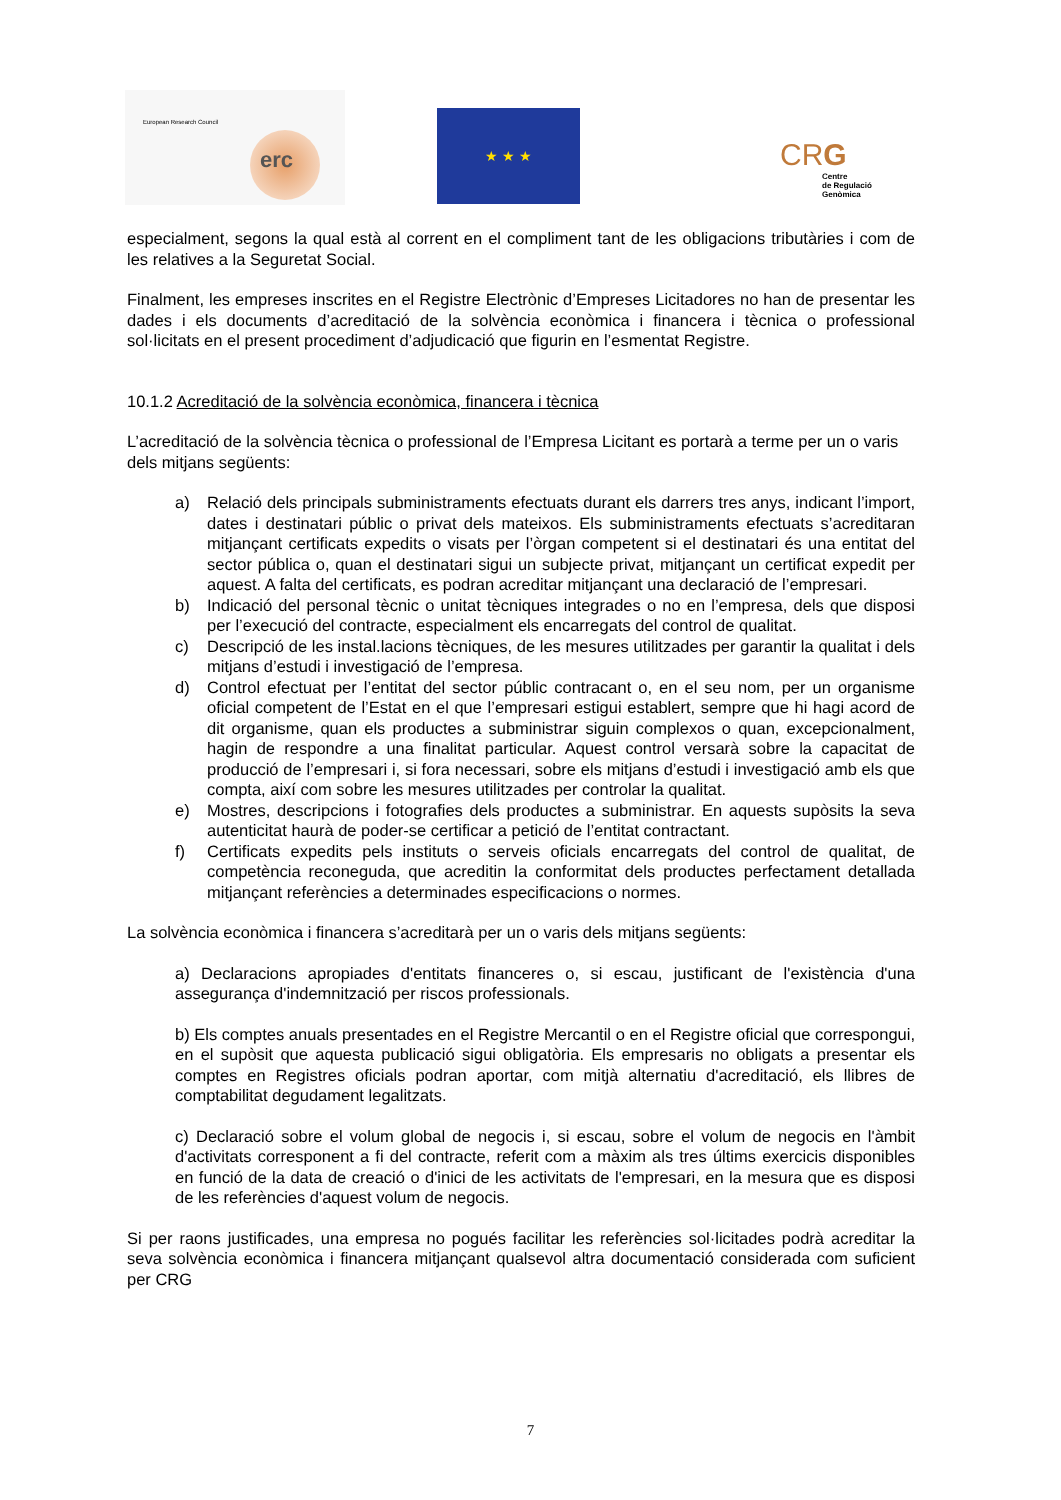European Research Council
erc
★ ★ ★
CRG
Centre
de Regulació
Genòmica
especialment, segons la qual està al corrent en el compliment tant de les obligacions tributàries i com de les relatives a la Seguretat Social.
Finalment, les empreses inscrites en el Registre Electrònic d’Empreses Licitadores no han de presentar les dades i els documents d’acreditació de la solvència econòmica i financera i tècnica o professional sol·licitats en el present procediment d’adjudicació que figurin en l’esmentat Registre.
10.1.2 Acreditació de la solvència econòmica, financera i tècnica
L’acreditació de la solvència tècnica o professional de l’Empresa Licitant es portarà a terme per un o varis dels mitjans següents:
a) Relació dels principals subministraments efectuats durant els darrers tres anys, indicant l’import, dates i destinatari públic o privat dels mateixos. Els subministraments efectuats s’acreditaran mitjançant certificats expedits o visats per l’òrgan competent si el destinatari és una entitat del sector pública o, quan el destinatari sigui un subjecte privat, mitjançant un certificat expedit per aquest. A falta del certificats, es podran acreditar mitjançant una declaració de l’empresari.
b) Indicació del personal tècnic o unitat tècniques integrades o no en l’empresa, dels que disposi per l’execució del contracte, especialment els encarregats del control de qualitat.
c) Descripció de les instal.lacions tècniques, de les mesures utilitzades per garantir la qualitat i dels mitjans d’estudi i investigació de l’empresa.
d) Control efectuat per l’entitat del sector públic contracant o, en el seu nom, per un organisme oficial competent de l’Estat en el que l’empresari estigui establert, sempre que hi hagi acord de dit organisme, quan els productes a subministrar siguin complexos o quan, excepcionalment, hagin de respondre a una finalitat particular. Aquest control versarà sobre la capacitat de producció de l’empresari i, si fora necessari, sobre els mitjans d’estudi i investigació amb els que compta, així com sobre les mesures utilitzades per controlar la qualitat.
e) Mostres, descripcions i fotografies dels productes a subministrar. En aquests supòsits la seva autenticitat haurà de poder-se certificar a petició de l’entitat contractant.
f) Certificats expedits pels instituts o serveis oficials encarregats del control de qualitat, de competència reconeguda, que acreditin la conformitat dels productes perfectament detallada mitjançant referències a determinades especificacions o normes.
La solvència econòmica i financera s’acreditarà per un o varis dels mitjans següents:
a) Declaracions apropiades d'entitats financeres o, si escau, justificant de l'existència d'una assegurança d'indemnització per riscos professionals.
b) Els comptes anuals presentades en el Registre Mercantil o en el Registre oficial que correspongui, en el supòsit que aquesta publicació sigui obligatòria. Els empresaris no obligats a presentar els comptes en Registres oficials podran aportar, com mitjà alternatiu d'acreditació, els llibres de comptabilitat degudament legalitzats.
c) Declaració sobre el volum global de negocis i, si escau, sobre el volum de negocis en l'àmbit d'activitats corresponent a fi del contracte, referit com a màxim als tres últims exercicis disponibles en funció de la data de creació o d'inici de les activitats de l'empresari, en la mesura que es disposi de les referències d'aquest volum de negocis.
Si per raons justificades, una empresa no pogués facilitar les referències sol·licitades podrà acreditar la seva solvència econòmica i financera mitjançant qualsevol altra documentació considerada com suficient per CRG
7